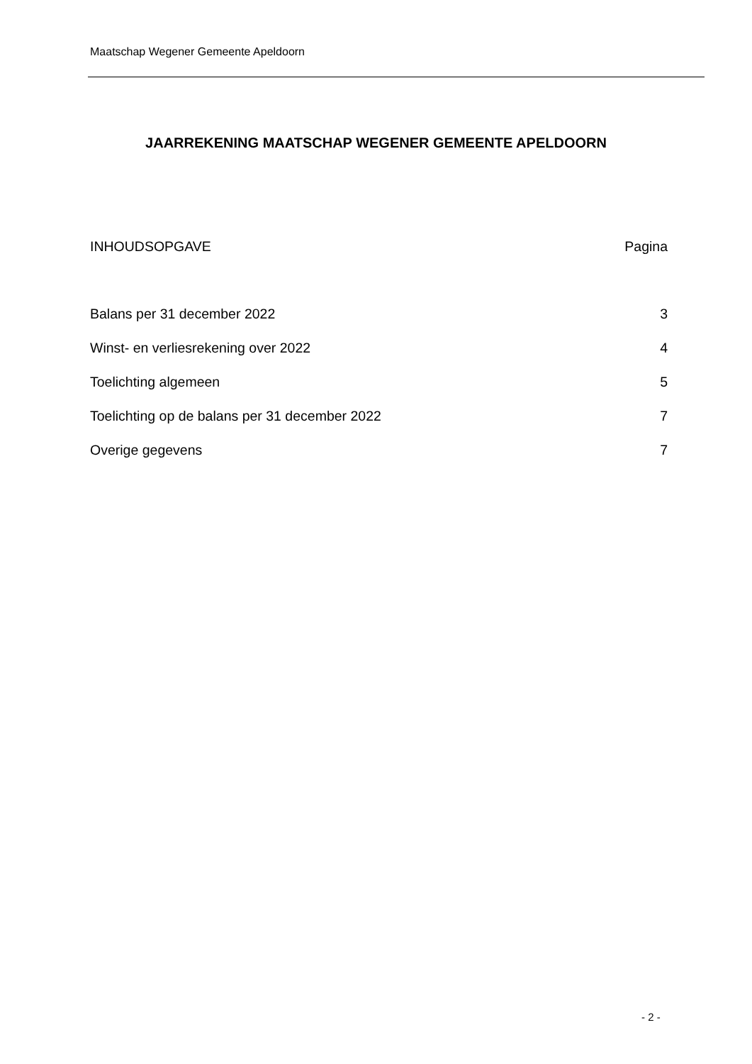Maatschap Wegener Gemeente Apeldoorn
JAARREKENING MAATSCHAP WEGENER GEMEENTE APELDOORN
INHOUDSOPGAVE Pagina
Balans per 31 december 2022 3
Winst- en verliesrekening over 2022 4
Toelichting algemeen 5
Toelichting op de balans per 31 december 2022 7
Overige gegevens 7
- 2 -